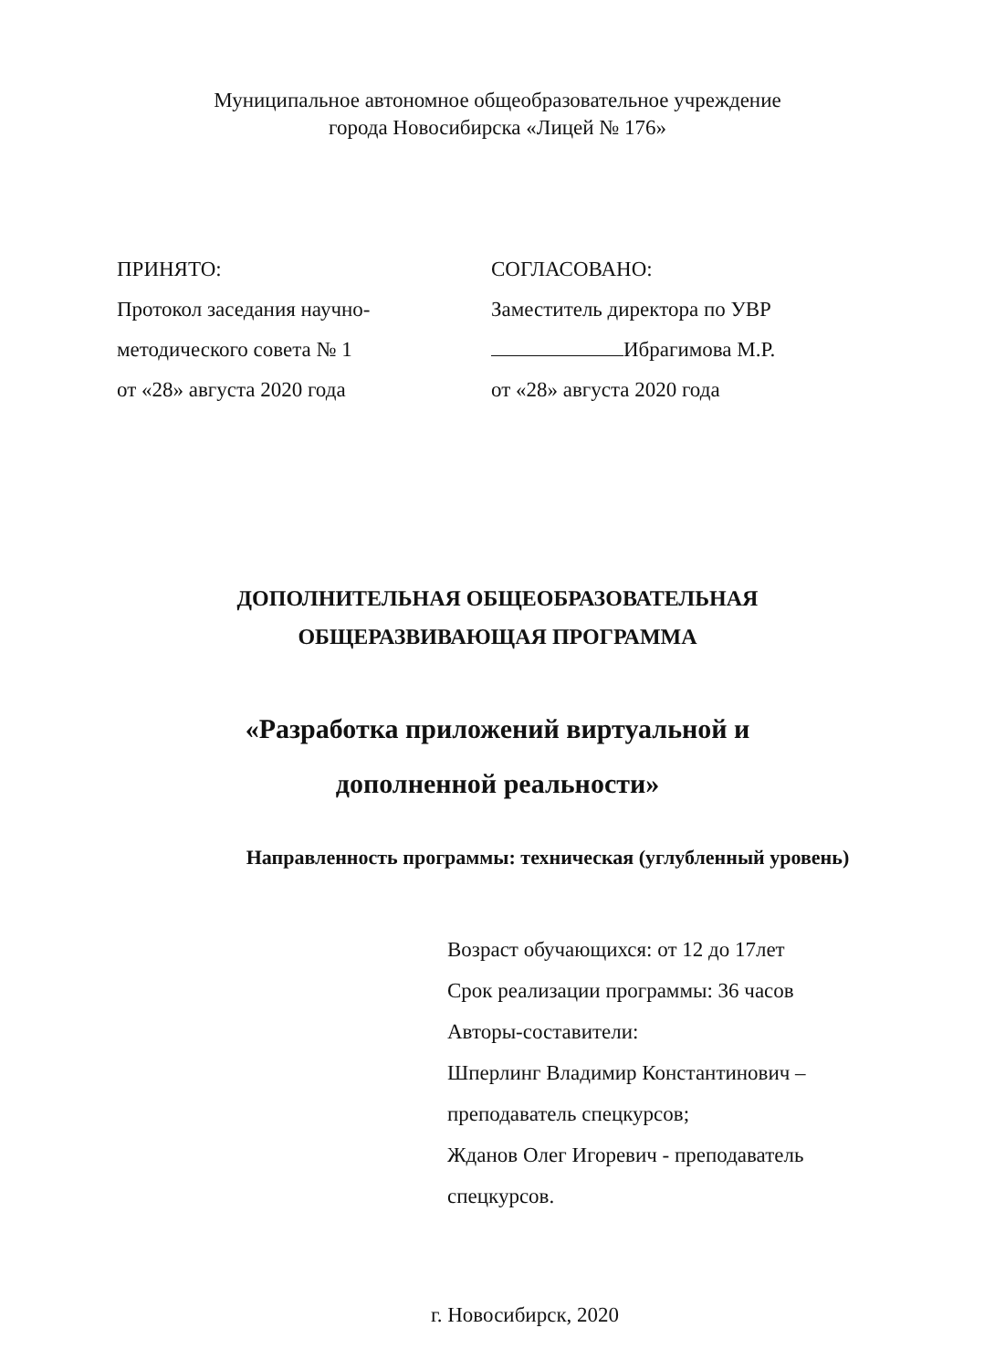Муниципальное автономное общеобразовательное учреждение
города Новосибирска «Лицей № 176»
ПРИНЯТО:
Протокол заседания научно-
методического совета № 1
от «28» августа 2020 года
СОГЛАСОВАНО:
Заместитель директора по УВР
Ибрагимова М.Р.
от «28» августа 2020 года
ДОПОЛНИТЕЛЬНАЯ ОБЩЕОБРАЗОВАТЕЛЬНАЯ
ОБЩЕРАЗВИВАЮЩАЯ ПРОГРАММА
«Разработка приложений виртуальной и
дополненной реальности»
Направленность программы: техническая (углубленный уровень)
Возраст обучающихся: от 12 до 17лет
Срок реализации программы: 36 часов
Авторы-составители:
Шперлинг Владимир Константинович –
преподаватель спецкурсов;
Жданов Олег Игоревич - преподаватель
спецкурсов.
г. Новосибирск, 2020